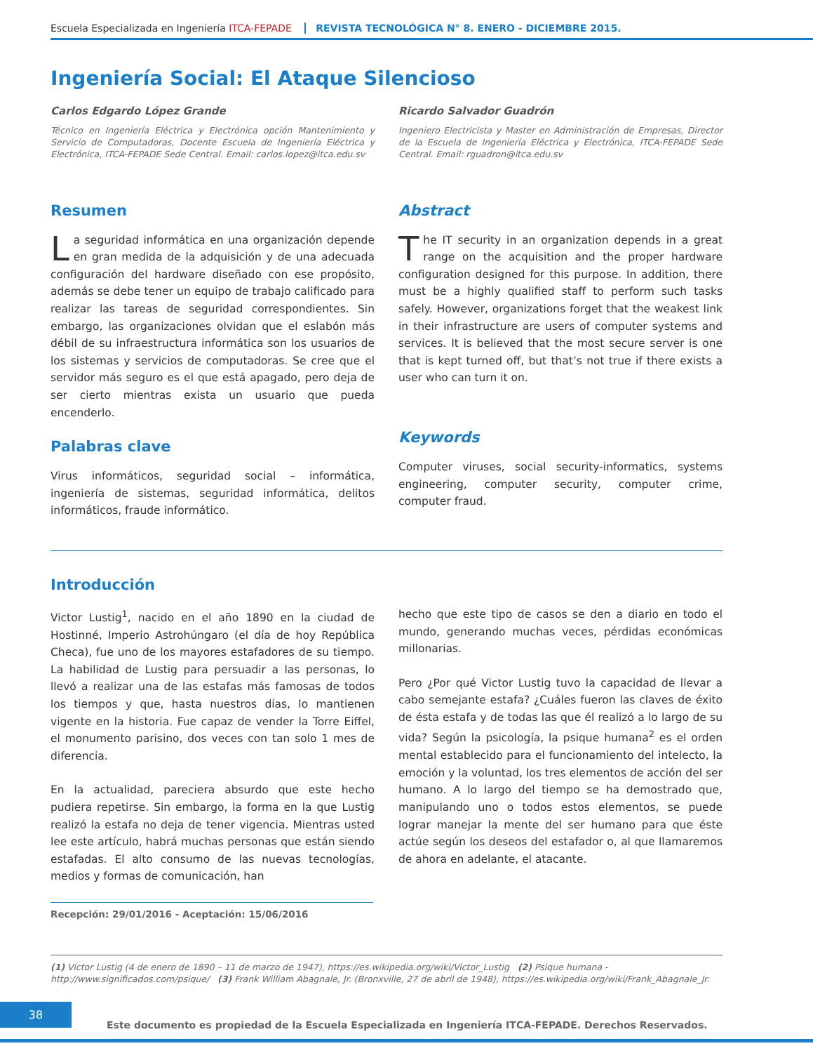Escuela Especializada en Ingeniería ITCA-FEPADE REVISTA TECNOLÓGICA N° 8. ENERO - DICIEMBRE 2015.
Ingeniería Social: El Ataque Silencioso
Carlos Edgardo López Grande
Técnico en Ingeniería Eléctrica y Electrónica opción Mantenimiento y Servicio de Computadoras, Docente Escuela de Ingeniería Eléctrica y Electrónica, ITCA-FEPADE Sede Central. Email: carlos.lopez@itca.edu.sv
Ricardo Salvador Guadrón
Ingeniero Electricista y Master en Administración de Empresas, Director de la Escuela de Ingeniería Eléctrica y Electrónica, ITCA-FEPADE Sede Central. Email: rguadron@itca.edu.sv
Resumen
La seguridad informática en una organización depende en gran medida de la adquisición y de una adecuada configuración del hardware diseñado con ese propósito, además se debe tener un equipo de trabajo calificado para realizar las tareas de seguridad correspondientes. Sin embargo, las organizaciones olvidan que el eslabón más débil de su infraestructura informática son los usuarios de los sistemas y servicios de computadoras. Se cree que el servidor más seguro es el que está apagado, pero deja de ser cierto mientras exista un usuario que pueda encenderlo.
Palabras clave
Virus informáticos, seguridad social – informática, ingeniería de sistemas, seguridad informática, delitos informáticos, fraude informático.
Abstract
The IT security in an organization depends in a great range on the acquisition and the proper hardware configuration designed for this purpose. In addition, there must be a highly qualified staff to perform such tasks safely. However, organizations forget that the weakest link in their infrastructure are users of computer systems and services. It is believed that the most secure server is one that is kept turned off, but that’s not true if there exists a user who can turn it on.
Keywords
Computer viruses, social security-informatics, systems engineering, computer security, computer crime, computer fraud.
Introducción
Victor Lustig<sup>1</sup>, nacido en el año 1890 en la ciudad de Hostinné, Imperio Astrohúngaro (el día de hoy República Checa), fue uno de los mayores estafadores de su tiempo. La habilidad de Lustig para persuadir a las personas, lo llevó a realizar una de las estafas más famosas de todos los tiempos y que, hasta nuestros días, lo mantienen vigente en la historia. Fue capaz de vender la Torre Eiffel, el monumento parisino, dos veces con tan solo 1 mes de diferencia.
En la actualidad, pareciera absurdo que este hecho pudiera repetirse. Sin embargo, la forma en la que Lustig realizó la estafa no deja de tener vigencia. Mientras usted lee este artículo, habrá muchas personas que están siendo estafadas. El alto consumo de las nuevas tecnologías, medios y formas de comunicación, han
Recepción: 29/01/2016 - Aceptación: 15/06/2016
hecho que este tipo de casos se den a diario en todo el mundo, generando muchas veces, pérdidas económicas millonarias.
Pero ¿Por qué Victor Lustig tuvo la capacidad de llevar a cabo semejante estafa? ¿Cuáles fueron las claves de éxito de ésta estafa y de todas las que él realizó a lo largo de su vida? Según la psicología, la psique humana<sup>2</sup> es el orden mental establecido para el funcionamiento del intelecto, la emoción y la voluntad, los tres elementos de acción del ser humano. A lo largo del tiempo se ha demostrado que, manipulando uno o todos estos elementos, se puede lograr manejar la mente del ser humano para que éste actúe según los deseos del estafador o, al que llamaremos de ahora en adelante, el atacante.
(1) Victor Lustig (4 de enero de 1890 – 11 de marzo de 1947), https://es.wikipedia.org/wiki/Victor_Lustig (2) Psique humana - http://www.significados.com/psique/ (3) Frank William Abagnale, Jr. (Bronxville, 27 de abril de 1948), https://es.wikipedia.org/wiki/Frank_Abagnale_Jr.
38
Este documento es propiedad de la Escuela Especializada en Ingeniería ITCA-FEPADE. Derechos Reservados.